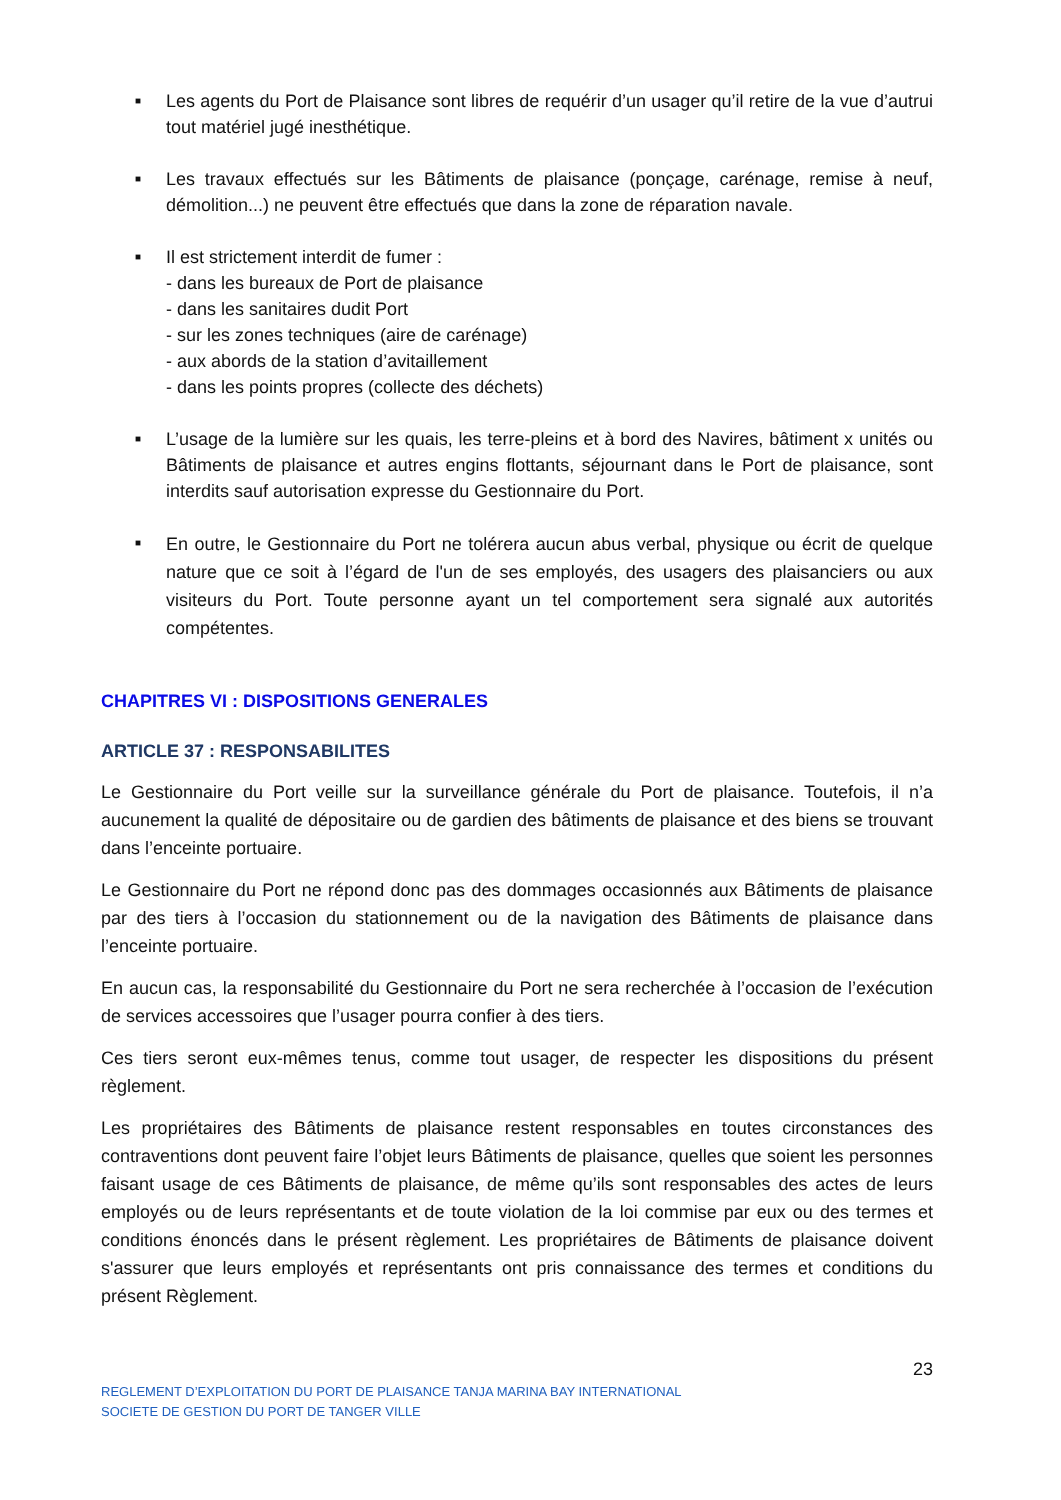■ Les agents du Port de Plaisance sont libres de requérir d’un usager qu’il retire de la vue d’autrui tout matériel jugé inesthétique.
■ Les travaux effectués sur les Bâtiments de plaisance (ponçage, carénage, remise à neuf, démolition...) ne peuvent être effectués que dans la zone de réparation navale.
■ Il est strictement interdit de fumer :
- dans les bureaux de Port de plaisance
- dans les sanitaires dudit Port
- sur les zones techniques (aire de carénage)
- aux abords de la station d’avitaillement
- dans les points propres (collecte des déchets)
■ L’usage de la lumière sur les quais, les terre-pleins et à bord des Navires, bâtiment x unités ou Bâtiments de plaisance et autres engins flottants, séjournant dans le Port de plaisance, sont interdits sauf autorisation expresse du Gestionnaire du Port.
■ En outre, le Gestionnaire du Port ne tolérera aucun abus verbal, physique ou écrit de quelque nature que ce soit à l’égard de l'un de ses employés, des usagers des plaisanciers ou aux visiteurs du Port. Toute personne ayant un tel comportement sera signalé aux autorités compétentes.
CHAPITRES VI : DISPOSITIONS GENERALES
ARTICLE 37 : RESPONSABILITES
Le Gestionnaire du Port veille sur la surveillance générale du Port de plaisance. Toutefois, il n’a aucunement la qualité de dépositaire ou de gardien des bâtiments de plaisance et des biens se trouvant dans l’enceinte portuaire.
Le Gestionnaire du Port ne répond donc pas des dommages occasionnés aux Bâtiments de plaisance par des tiers à l’occasion du stationnement ou de la navigation des Bâtiments de plaisance dans l’enceinte portuaire.
En aucun cas, la responsabilité du Gestionnaire du Port ne sera recherchée à l’occasion de l’exécution de services accessoires que l’usager pourra confier à des tiers.
Ces tiers seront eux-mêmes tenus, comme tout usager, de respecter les dispositions du présent règlement.
Les propriétaires des Bâtiments de plaisance restent responsables en toutes circonstances des contraventions dont peuvent faire l’objet leurs Bâtiments de plaisance, quelles que soient les personnes faisant usage de ces Bâtiments de plaisance, de même qu’ils sont responsables des actes de leurs employés ou de leurs représentants et de toute violation de la loi commise par eux ou des termes et conditions énoncés dans le présent règlement. Les propriétaires de Bâtiments de plaisance doivent s'assurer que leurs employés et représentants ont pris connaissance des termes et conditions du présent Règlement.
23
REGLEMENT D’EXPLOITATION DU PORT DE PLAISANCE TANJA MARINA BAY INTERNATIONAL
SOCIETE DE GESTION DU PORT DE TANGER VILLE